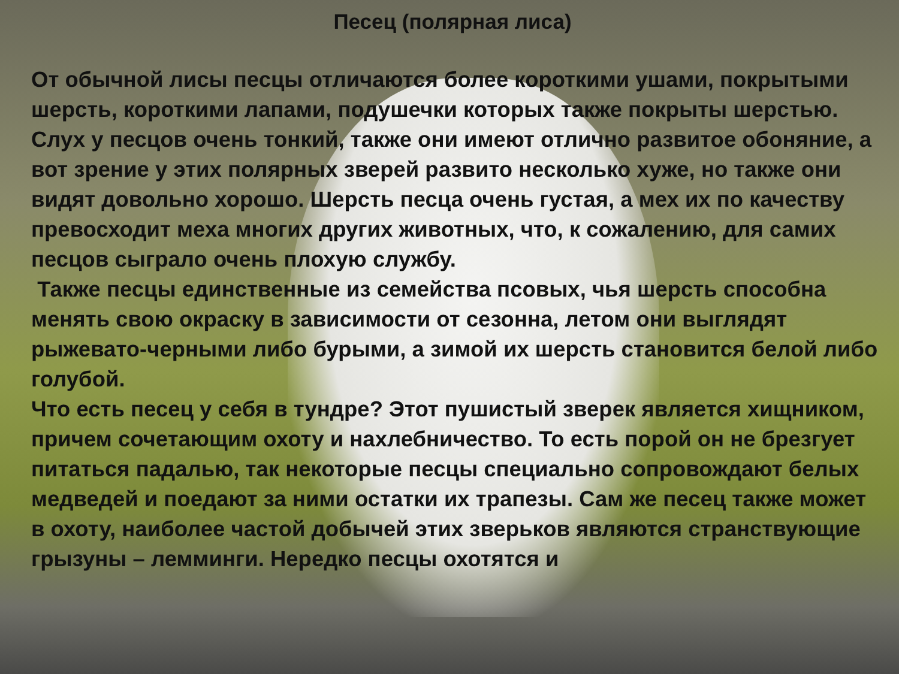Песец (полярная лиса)
От обычной лисы песцы отличаются более короткими ушами, покрытыми шерсть, короткими лапами, подушечки которых также покрыты шерстью.
Слух у песцов очень тонкий, также они имеют отлично развитое обоняние, а вот зрение у этих полярных зверей развито несколько хуже, но также они видят довольно хорошо. Шерсть песца очень густая, а мех их по качеству превосходит меха многих других животных, что, к сожалению, для самих песцов сыграло очень плохую службу.
Также песцы единственные из семейства псовых, чья шерсть способна менять свою окраску в зависимости от сезонна, летом они выглядят рыжевато-черными либо бурыми, а зимой их шерсть становится белой либо голубой.
Что есть песец у себя в тундре? Этот пушистый зверек является хищником, причем сочетающим охоту и нахлебничество. То есть порой он не брезгует питаться падалью, так некоторые песцы специально сопровождают белых медведей и поедают за ними остатки их трапезы. Сам же песец также может в охоту, наиболее частой добычей этих зверьков являются странствующие грызуны – лемминги. Нередко песцы охотятся и